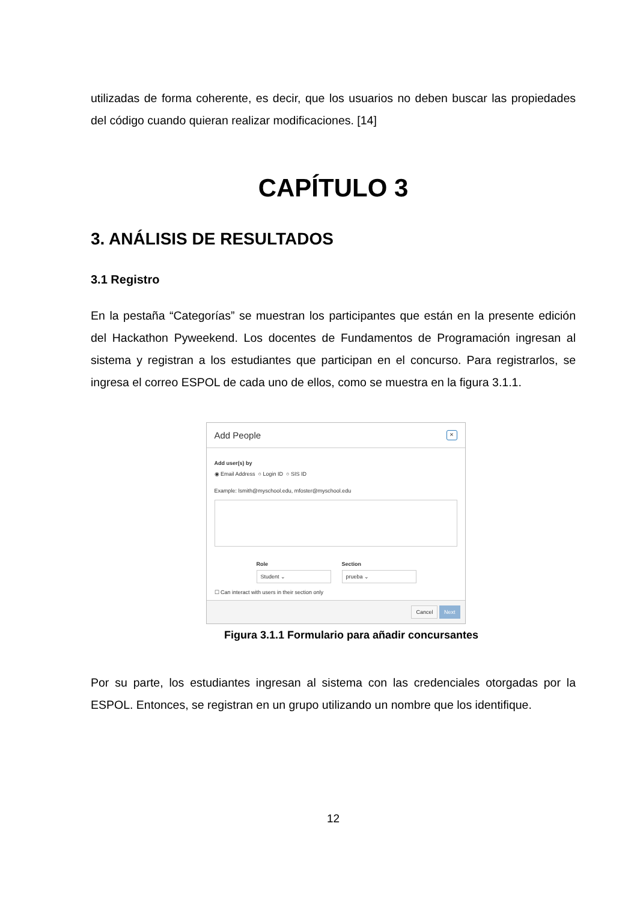utilizadas de forma coherente, es decir, que los usuarios no deben buscar las propiedades del código cuando quieran realizar modificaciones. [14]
CAPÍTULO 3
3. ANÁLISIS DE RESULTADOS
3.1 Registro
En la pestaña “Categorías” se muestran los participantes que están en la presente edición del Hackathon Pyweekend. Los docentes de Fundamentos de Programación ingresan al sistema y registran a los estudiantes que participan en el concurso. Para registrarlos, se ingresa el correo ESPOL de cada uno de ellos, como se muestra en la figura 3.1.1.
Add People ×
Add user(s) by
◉ Email Address ○ Login ID ○ SIS ID
Example: lsmith@myschool.edu, mfoster@myschool.edu
Role
Student ⌄
Section
prueba ⌄
☐ Can interact with users in their section only
Cancel Next
Figura 3.1.1 Formulario para añadir concursantes
Por su parte, los estudiantes ingresan al sistema con las credenciales otorgadas por la ESPOL. Entonces, se registran en un grupo utilizando un nombre que los identifique.
12